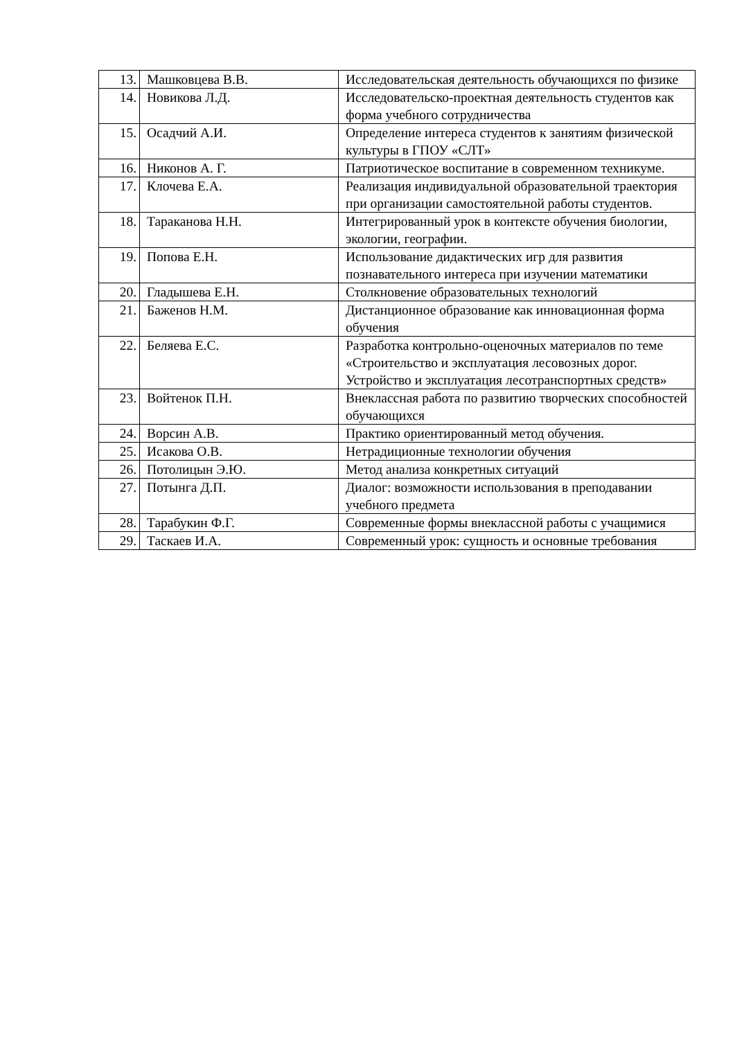| 13. | Машковцева В.В. | Исследовательская деятельность обучающихся по физике |
| 14. | Новикова Л.Д. | Исследовательско-проектная деятельность студентов как форма учебного сотрудничества |
| 15. | Осадчий А.И. | Определение интереса студентов к занятиям физической культуры в ГПОУ «СЛТ» |
| 16. | Никонов А. Г. | Патриотическое воспитание в современном техникуме. |
| 17. | Клочева Е.А. | Реализация индивидуальной образовательной траектория при организации самостоятельной работы студентов. |
| 18. | Тараканова Н.Н. | Интегрированный урок в контексте обучения биологии, экологии, географии. |
| 19. | Попова Е.Н. | Использование дидактических игр для развития познавательного интереса при изучении математики |
| 20. | Гладышева Е.Н. | Столкновение образовательных технологий |
| 21. | Баженов Н.М. | Дистанционное образование как инновационная форма обучения |
| 22. | Беляева Е.С. | Разработка контрольно-оценочных материалов по теме «Строительство и эксплуатация лесовозных дорог. Устройство и эксплуатация лесотранспортных средств» |
| 23. | Войтенок П.Н. | Внеклассная работа по развитию творческих способностей обучающихся |
| 24. | Ворсин А.В. | Практико ориентированный метод обучения. |
| 25. | Исакова О.В. | Нетрадиционные технологии обучения |
| 26. | Потолицын Э.Ю. | Метод анализа конкретных ситуаций |
| 27. | Потынга Д.П. | Диалог: возможности использования в преподавании учебного предмета |
| 28. | Тарабукин Ф.Г. | Современные формы внеклассной работы с учащимися |
| 29. | Таскаев И.А. | Современный урок: сущность и основные требования |